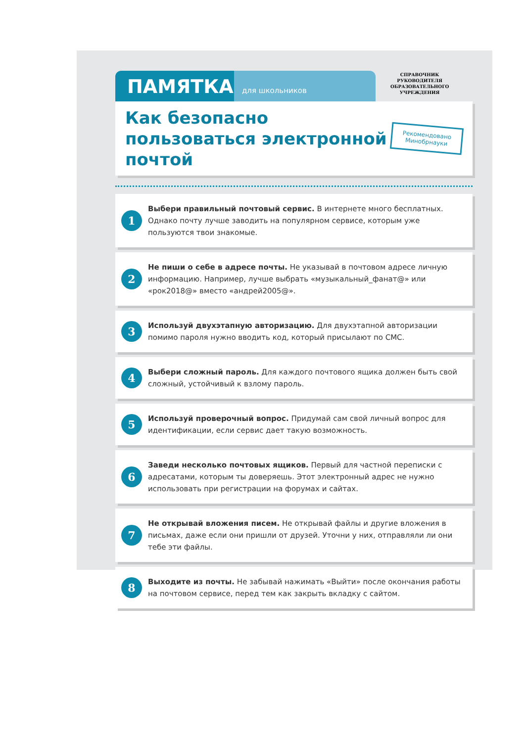ПАМЯТКА
для школьников
СПРАВОЧНИК
РУКОВОДИТЕЛЯ
ОБРАЗОВАТЕЛЬНОГО
УЧРЕЖДЕНИЯ
Как безопасно пользоваться электронной почтой
Рекомендовано
Минобрнауки
1
Выбери правильный почтовый сервис. В интернете много бесплатных. Однако почту лучше заводить на популярном сервисе, которым уже пользуются твои знакомые.
2
Не пиши о себе в адресе почты. Не указывай в почтовом адресе личную информацию. Например, лучше выбрать «музыкальный_фанат@» или «рок2018@» вместо «андрей2005@».
3
Используй двухэтапную авторизацию. Для двухэтапной авторизации помимо пароля нужно вводить код, который присылают по СМС.
4
Выбери сложный пароль. Для каждого почтового ящика должен быть свой сложный, устойчивый к взлому пароль.
5
Используй проверочный вопрос. Придумай сам свой личный вопрос для идентификации, если сервис дает такую возможность.
6
Заведи несколько почтовых ящиков. Первый для частной переписки с адресатами, которым ты доверяешь. Этот электронный адрес не нужно использовать при регистрации на форумах и сайтах.
7
Не открывай вложения писем. Не открывай файлы и другие вложения в письмах, даже если они пришли от друзей. Уточни у них, отправляли ли они тебе эти файлы.
8
Выходите из почты. Не забывай нажимать «Выйти» после окончания работы на почтовом сервисе, перед тем как закрыть вкладку с сайтом.